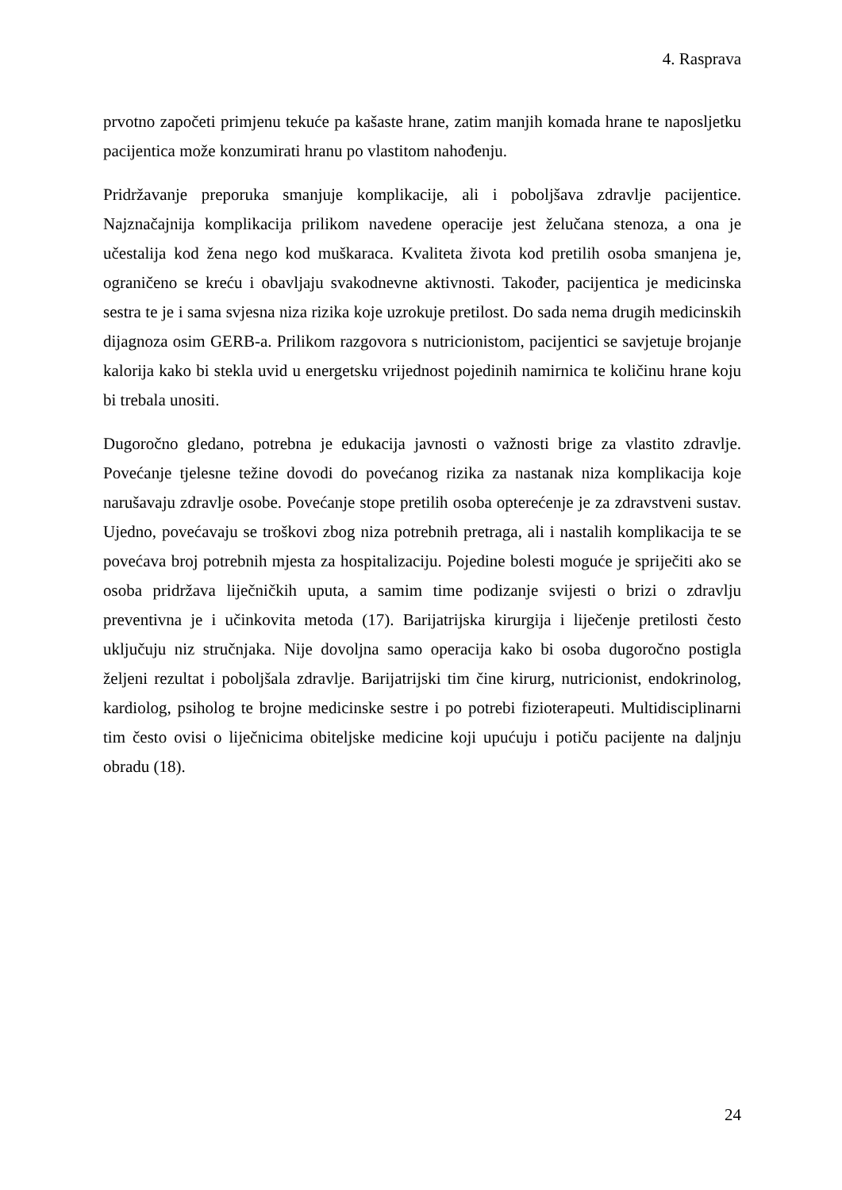4. Rasprava
prvotno započeti primjenu tekuće pa kašaste hrane, zatim manjih komada hrane te naposljetku pacijentica može konzumirati hranu po vlastitom nahođenju.
Pridržavanje preporuka smanjuje komplikacije, ali i poboljšava zdravlje pacijentice. Najznačajnija komplikacija prilikom navedene operacije jest želučana stenoza, a ona je učestalija kod žena nego kod muškaraca. Kvaliteta života kod pretilih osoba smanjena je, ograničeno se kreću i obavljaju svakodnevne aktivnosti. Također, pacijentica je medicinska sestra te je i sama svjesna niza rizika koje uzrokuje pretilost. Do sada nema drugih medicinskih dijagnoza osim GERB-a. Prilikom razgovora s nutricionistom, pacijentici se savjetuje brojanje kalorija kako bi stekla uvid u energetsku vrijednost pojedinih namirnica te količinu hrane koju bi trebala unositi.
Dugoročno gledano, potrebna je edukacija javnosti o važnosti brige za vlastito zdravlje. Povećanje tjelesne težine dovodi do povećanog rizika za nastanak niza komplikacija koje narušavaju zdravlje osobe. Povećanje stope pretilih osoba opterećenje je za zdravstveni sustav. Ujedno, povećavaju se troškovi zbog niza potrebnih pretraga, ali i nastalih komplikacija te se povećava broj potrebnih mjesta za hospitalizaciju. Pojedine bolesti moguće je spriječiti ako se osoba pridržava liječničkih uputa, a samim time podizanje svijesti o brizi o zdravlju preventivna je i učinkovita metoda (17). Barijatrijska kirurgija i liječenje pretilosti često uključuju niz stručnjaka. Nije dovoljna samo operacija kako bi osoba dugoročno postigla željeni rezultat i poboljšala zdravlje. Barijatrijski tim čine kirurg, nutricionist, endokrinolog, kardiolog, psiholog te brojne medicinske sestre i po potrebi fizioterapeuti. Multidisciplinarni tim često ovisi o liječnicima obiteljske medicine koji upućuju i potiču pacijente na daljnju obradu (18).
24